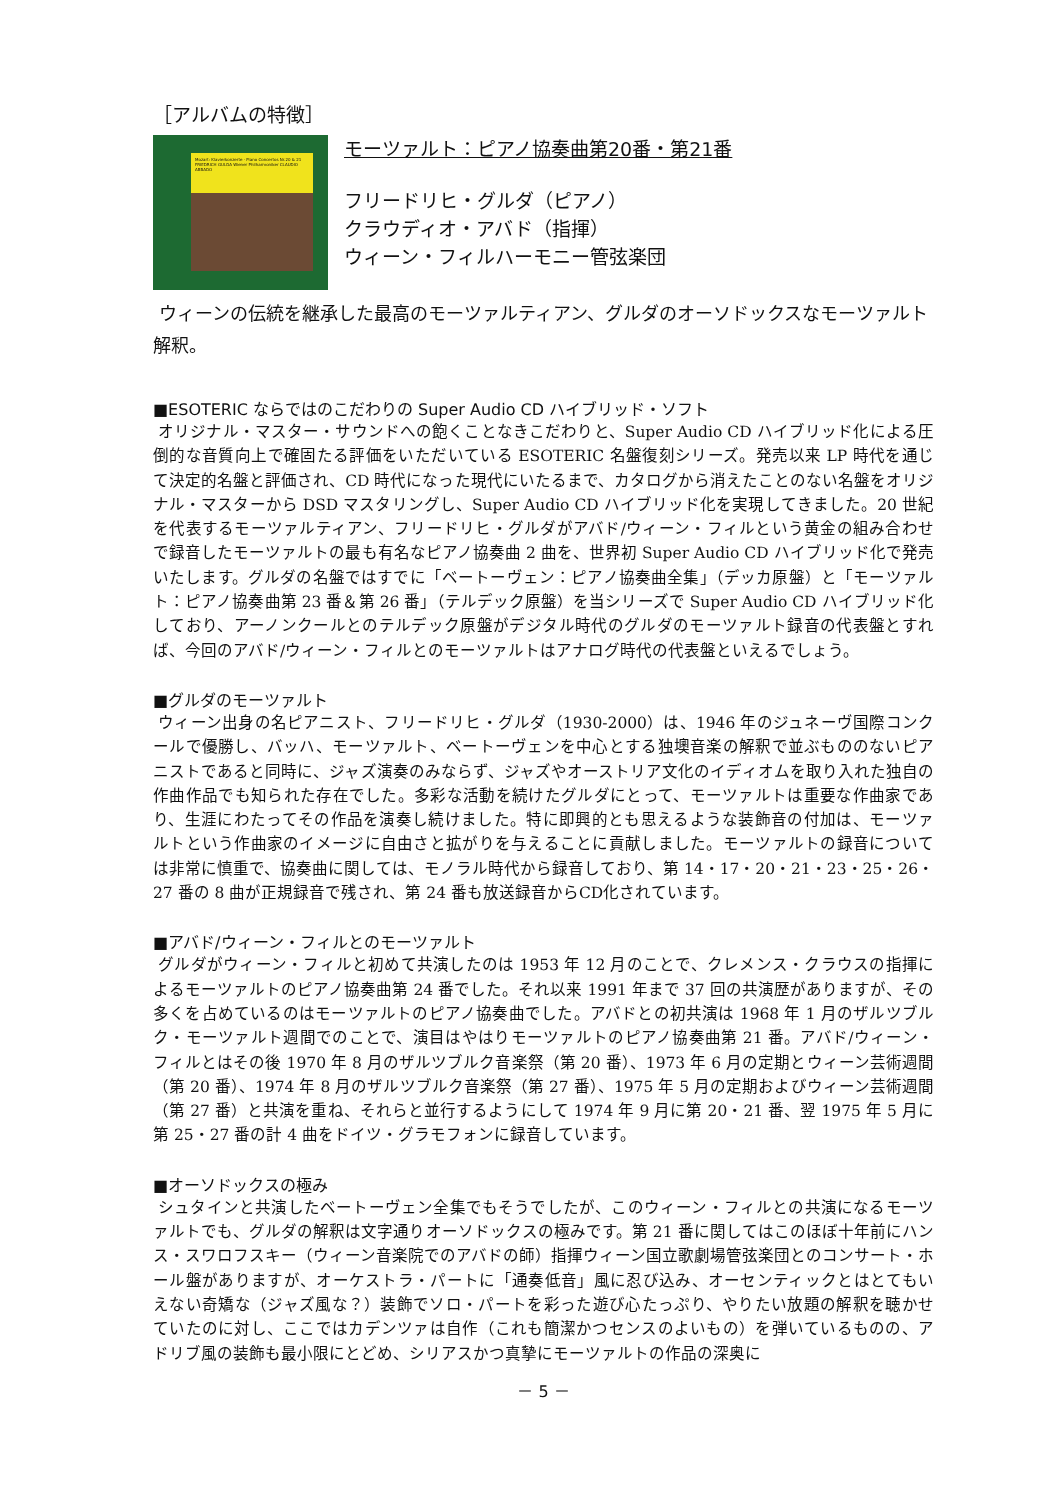［アルバムの特徴］
Mozart: Klavierkonzerte · Piano Concertos Nr.20 & 21 FRIEDRICH GULDA Wiener Philharmoniker CLAUDIO ABBADO
モーツァルト：ピアノ協奏曲第20番・第21番
フリードリヒ・グルダ（ピアノ）
クラウディオ・アバド（指揮）
ウィーン・フィルハーモニー管弦楽団
ウィーンの伝統を継承した最高のモーツァルティアン、グルダのオーソドックスなモーツァルト解釈。
■ESOTERIC ならではのこだわりの Super Audio CD ハイブリッド・ソフト
オリジナル・マスター・サウンドへの飽くことなきこだわりと、Super Audio CD ハイブリッド化による圧倒的な音質向上で確固たる評価をいただいている ESOTERIC 名盤復刻シリーズ。発売以来 LP 時代を通じて決定的名盤と評価され、CD 時代になった現代にいたるまで、カタログから消えたことのない名盤をオリジナル・マスターから DSD マスタリングし、Super Audio CD ハイブリッド化を実現してきました。20 世紀を代表するモーツァルティアン、フリードリヒ・グルダがアバド/ウィーン・フィルという黄金の組み合わせで録音したモーツァルトの最も有名なピアノ協奏曲 2 曲を、世界初 Super Audio CD ハイブリッド化で発売いたします。グルダの名盤ではすでに「ベートーヴェン：ピアノ協奏曲全集」（デッカ原盤）と「モーツァルト：ピアノ協奏曲第 23 番＆第 26 番」（テルデック原盤）を当シリーズで Super Audio CD ハイブリッド化しており、アーノンクールとのテルデック原盤がデジタル時代のグルダのモーツァルト録音の代表盤とすれば、今回のアバド/ウィーン・フィルとのモーツァルトはアナログ時代の代表盤といえるでしょう。
■グルダのモーツァルト
ウィーン出身の名ピアニスト、フリードリヒ・グルダ（1930-2000）は、1946 年のジュネーヴ国際コンクールで優勝し、バッハ、モーツァルト、ベートーヴェンを中心とする独墺音楽の解釈で並ぶもののないピアニストであると同時に、ジャズ演奏のみならず、ジャズやオーストリア文化のイディオムを取り入れた独自の作曲作品でも知られた存在でした。多彩な活動を続けたグルダにとって、モーツァルトは重要な作曲家であり、生涯にわたってその作品を演奏し続けました。特に即興的とも思えるような装飾音の付加は、モーツァルトという作曲家のイメージに自由さと拡がりを与えることに貢献しました。モーツァルトの録音については非常に慎重で、協奏曲に関しては、モノラル時代から録音しており、第 14・17・20・21・23・25・26・27 番の 8 曲が正規録音で残され、第 24 番も放送録音からCD化されています。
■アバド/ウィーン・フィルとのモーツァルト
グルダがウィーン・フィルと初めて共演したのは 1953 年 12 月のことで、クレメンス・クラウスの指揮によるモーツァルトのピアノ協奏曲第 24 番でした。それ以来 1991 年まで 37 回の共演歴がありますが、その多くを占めているのはモーツァルトのピアノ協奏曲でした。アバドとの初共演は 1968 年 1 月のザルツブルク・モーツァルト週間でのことで、演目はやはりモーツァルトのピアノ協奏曲第 21 番。アバド/ウィーン・フィルとはその後 1970 年 8 月のザルツブルク音楽祭（第 20 番）、1973 年 6 月の定期とウィーン芸術週間（第 20 番）、1974 年 8 月のザルツブルク音楽祭（第 27 番）、1975 年 5 月の定期およびウィーン芸術週間（第 27 番）と共演を重ね、それらと並行するようにして 1974 年 9 月に第 20・21 番、翌 1975 年 5 月に第 25・27 番の計 4 曲をドイツ・グラモフォンに録音しています。
■オーソドックスの極み
シュタインと共演したベートーヴェン全集でもそうでしたが、このウィーン・フィルとの共演になるモーツァルトでも、グルダの解釈は文字通りオーソドックスの極みです。第 21 番に関してはこのほぼ十年前にハンス・スワロフスキー（ウィーン音楽院でのアバドの師）指揮ウィーン国立歌劇場管弦楽団とのコンサート・ホール盤がありますが、オーケストラ・パートに「通奏低音」風に忍び込み、オーセンティックとはとてもいえない奇矯な（ジャズ風な？）装飾でソロ・パートを彩った遊び心たっぷり、やりたい放題の解釈を聴かせていたのに対し、ここではカデンツァは自作（これも簡潔かつセンスのよいもの）を弾いているものの、アドリブ風の装飾も最小限にとどめ、シリアスかつ真摯にモーツァルトの作品の深奥に
－ 5 －